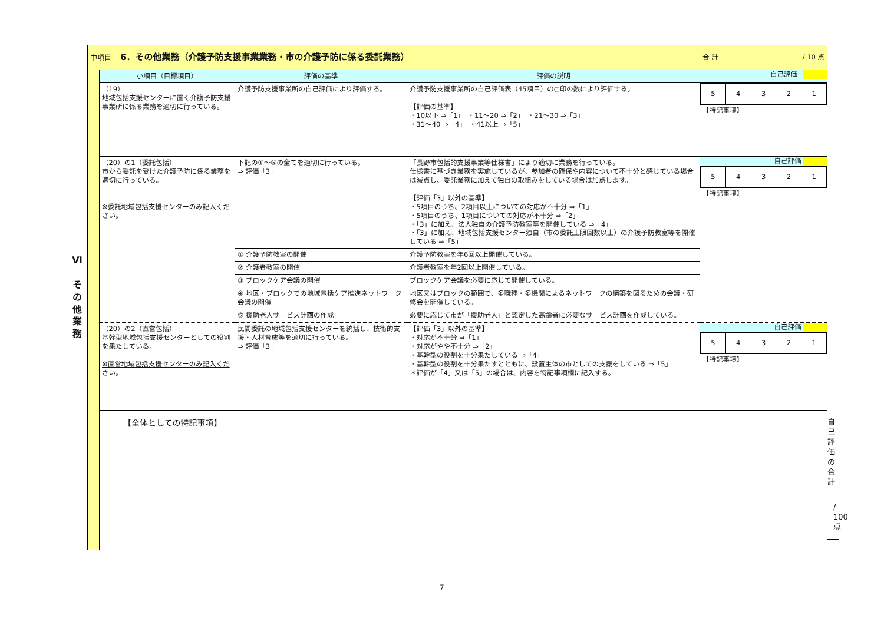| Ⅵ そ の 他 業 務 | 中項目 6．その他業務（介護予防支援事業業務・市の介護予防に係る委託業務） | | | | 合 計 / 10 点 | |
| | | 小項目（目標項目） | 評価の基準 | 評価の説明 | 自己評価 | |
| | | （19） 地域包括支援センターに置く介護予防支援事業所に係る業務を適切に行っている。 | 介護予防支援事業所の自己評価により評価する。 | 介護予防支援事業所の自己評価表（45項目）の○印の数により評価する。 【評価の基準】 ・10以下 ⇒「1」 ・11～20 ⇒「2」 ・21～30 ⇒「3」 ・31～40 ⇒「4」 ・41以上 ⇒「5」 | / 5 / 4 / 3 / 2 / 1 / 【特記事項】 | |
| | | （20）の1（委託包括） 市から委託を受けた介護予防に係る業務を適切に行っている。 ※委託地域包括支援センターのみ記入ください。 | 下記の①～⑤の全てを適切に行っている。 ⇒ 評価「3」 | 「長野市包括的支援事業等仕様書」により適切に業務を行っている。 仕様書に基づき業務を実施しているが、参加者の確保や内容について不十分と感じている場合は減点し、委託業務に加えて独自の取組みをしている場合は加点します。 【評価「3」以外の基準】 ・5項目のうち、2項目以上についての対応が不十分 ⇒「1」 ・5項目のうち、1項目についての対応が不十分 ⇒「2」 ・「3」に加え、法人独自の介護予防教室等を開催している ⇒「4」 ・「3」に加え、地域包括支援センター独自（市の委託上限回数以上）の介護予防教室等を開催している ⇒「5」 | 自己評価 / 5 / 4 / 3 / 2 / 1 / 【特記事項】 | |
| | | | ① 介護予防教室の開催 | 介護予防教室を年6回以上開催している。 | | |
| | | | ② 介護者教室の開催 | 介護者教室を年2回以上開催している。 | | |
| | | | ③ ブロックケア会議の開催 | ブロックケア会議を必要に応じて開催している。 | | |
| | | | ④ 地区・ブロックでの地域包括ケア推進ネットワーク会議の開催 | 地区又はブロックの範囲で、多職種・多機関によるネットワークの構築を図るための会議・研修会を開催している。 | | |
| | | | ⑤ 援助老人サービス計画の作成 | 必要に応じて市が「援助老人」と認定した高齢者に必要なサービス計画を作成している。 | | |
| | | （20）の2（直営包括） 基幹型地域包括支援センターとしての役割を果たしている。 ※直営地域包括支援センターのみ記入ください。 | 民間委託の地域包括支援センターを統括し、技術的支援・人材育成等を適切に行っている。 ⇒ 評価「3」 | 【評価「3」以外の基準】 ・対応が不十分 ⇒「1」 ・対応がやや不十分 ⇒「2」 ・基幹型の役割を十分果たしている ⇒「4」 ・基幹型の役割を十分果たすとともに、設置主体の市としての支援をしている ⇒「5」 ＊評価が「4」又は「5」の場合は、内容を特記事項欄に記入する。 | 自己評価 / 5 / 4 / 3 / 2 / 1 / 【特記事項】 | |
| | | 【全体としての特記事項】 | | | | 自己評価の合計 / 100 点 |
7